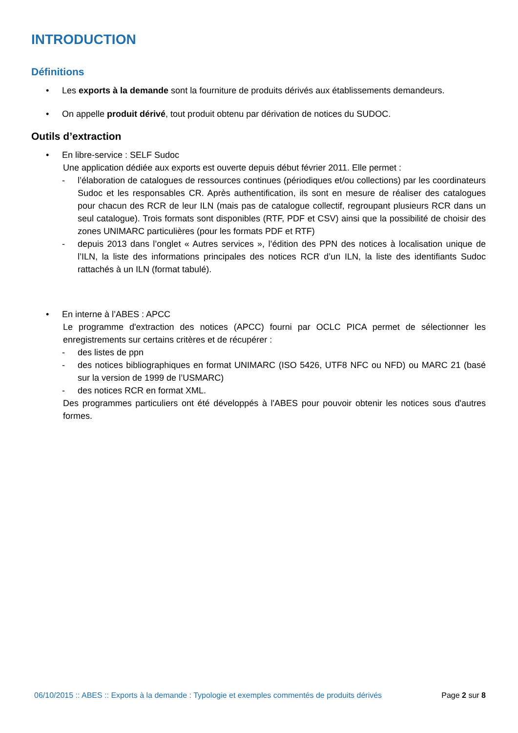INTRODUCTION
Définitions
• Les exports à la demande sont la fourniture de produits dérivés aux établissements demandeurs.
• On appelle produit dérivé, tout produit obtenu par dérivation de notices du SUDOC.
Outils d’extraction
• En libre-service : SELF Sudoc
Une application dédiée aux exports est ouverte depuis début février 2011. Elle permet :
- l’élaboration de catalogues de ressources continues (périodiques et/ou collections) par les coordinateurs Sudoc et les responsables CR. Après authentification, ils sont en mesure de réaliser des catalogues pour chacun des RCR de leur ILN (mais pas de catalogue collectif, regroupant plusieurs RCR dans un seul catalogue). Trois formats sont disponibles (RTF, PDF et CSV) ainsi que la possibilité de choisir des zones UNIMARC particulières (pour les formats PDF et RTF)
- depuis 2013 dans l’onglet « Autres services », l’édition des PPN des notices à localisation unique de l’ILN, la liste des informations principales des notices RCR d’un ILN, la liste des identifiants Sudoc rattachés à un ILN (format tabulé).
• En interne à l’ABES : APCC
Le programme d'extraction des notices (APCC) fourni par OCLC PICA permet de sélectionner les enregistrements sur certains critères et de récupérer :
- des listes de ppn
- des notices bibliographiques en format UNIMARC (ISO 5426, UTF8 NFC ou NFD) ou MARC 21 (basé sur la version de 1999 de l’USMARC)
- des notices RCR en format XML.
Des programmes particuliers ont été développés à l'ABES pour pouvoir obtenir les notices sous d'autres formes.
06/10/2015 :: ABES :: Exports à la demande : Typologie et exemples commentés de produits dérivés Page 2 sur 8